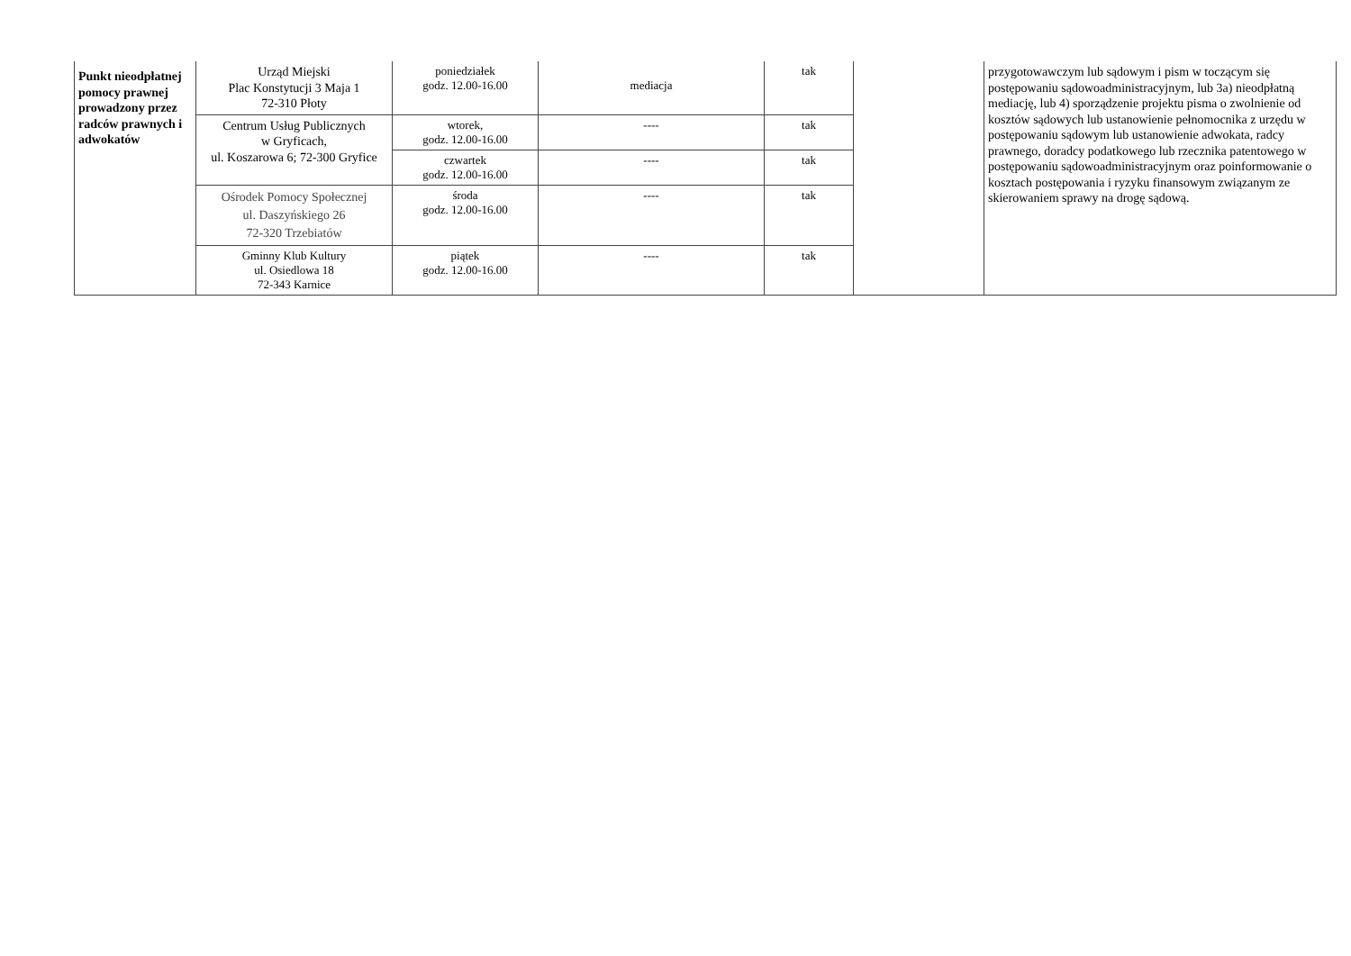| Punkt nieodpłatnej pomocy prawnej prowadzony przez radców prawnych i adwokatów | Urząd Miejski Plac Konstytucji 3 Maja 1 72-310 Płoty | poniedziałek godz. 12.00-16.00 | mediacja | tak | | przygotowawczym lub sądowym i pism w toczącym się postępowaniu sądowoadministracyjnym, lub 3a) nieodpłatną mediację, lub 4) sporządzenie projektu pisma o zwolnienie od kosztów sądowych lub ustanowienie pełnomocnika z urzędu w postępowaniu sądowym lub ustanowienie adwokata, radcy prawnego, doradcy podatkowego lub rzecznika patentowego w postępowaniu sądowoadministracyjnym oraz poinformowanie o kosztach postępowania i ryzyku finansowym związanym ze skierowaniem sprawy na drogę sądową. |
| | Centrum Usług Publicznych w Gryficach, ul. Koszarowa 6; 72-300 Gryfice | wtorek, godz. 12.00-16.00 | ---- | tak | | |
| | | czwartek godz. 12.00-16.00 | ---- | tak | | |
| | Ośrodek Pomocy Społecznej ul. Daszyńskiego 26 72-320 Trzebiatów | środa godz. 12.00-16.00 | ---- | tak | | |
| | Gminny Klub Kultury ul. Osiedlowa 18 72-343 Karnice | piątek godz. 12.00-16.00 | ---- | tak | | |